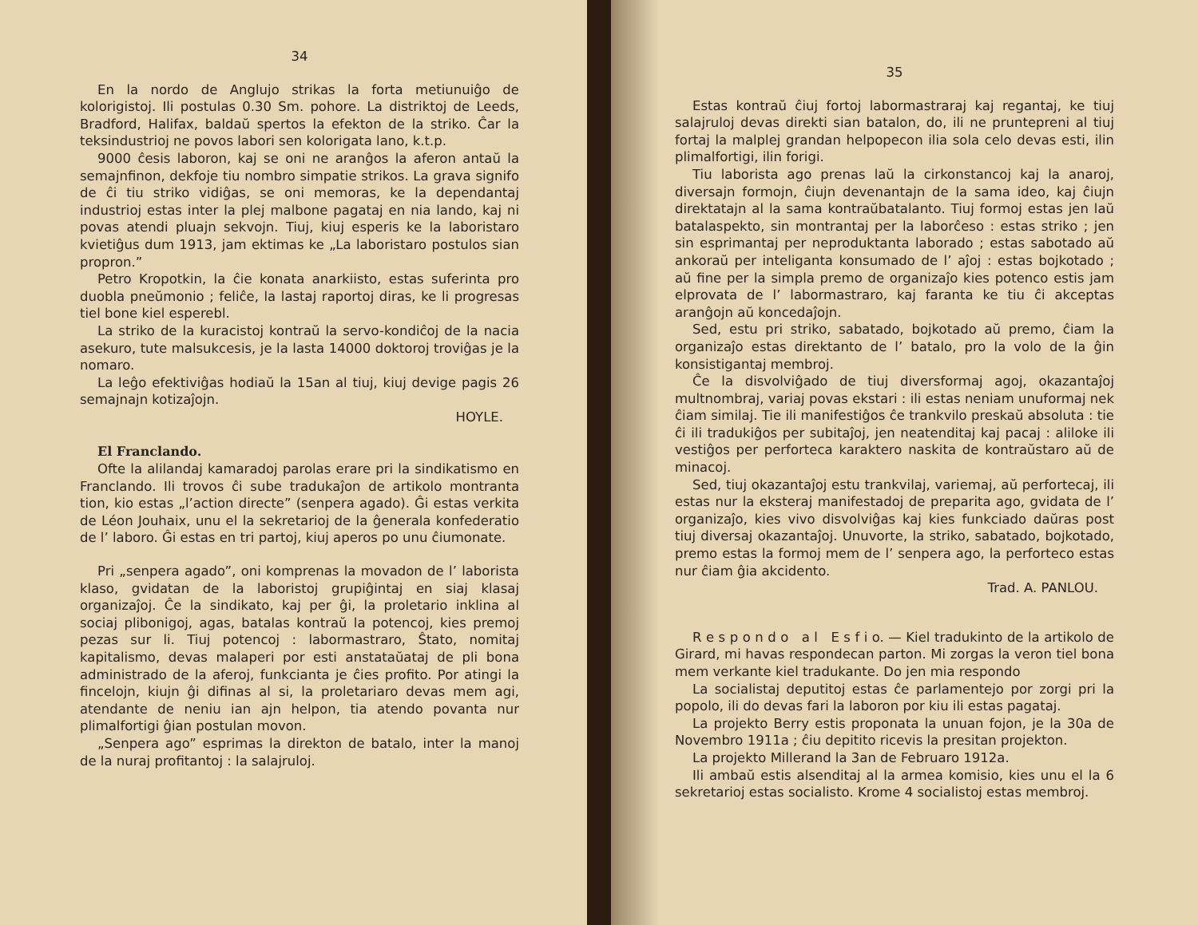34
En la nordo de Anglujo strikas la forta metiunuiĝo de kolorigistoj. Ili postulas 0.30 Sm. pohore. La distriktoj de Leeds, Bradford, Halifax, baldaŭ spertos la efekton de la striko. Ĉar la teksindustrioj ne povos labori sen kolorigata lano, k.t.p.
9000 ĉesis laboron, kaj se oni ne aranĝos la aferon antaŭ la semajnfinon, dekfoje tiu nombro simpatie strikos. La grava signifo de ĉi tiu striko vidiĝas, se oni memoras, ke la dependantaj industrioj estas inter la plej malbone pagataj en nia lando, kaj ni povas atendi pluajn sekvojn. Tiuj, kiuj esperis ke la laboristaro kvietiĝus dum 1913, jam ektimas ke „La laboristaro postulos sian propron.”
Petro Kropotkin, la ĉie konata anarkiisto, estas suferinta pro duobla pneŭmonio ; feliĉe, la lastaj raportoj diras, ke li progresas tiel bone kiel esperebl.
La striko de la kuracistoj kontraŭ la servo-kondiĉoj de la nacia asekuro, tute malsukcesis, je la lasta 14000 doktoroj troviĝas je la nomaro.
La leĝo efektiviĝas hodiaŭ la 15an al tiuj, kiuj devige pagis 26 semajnajn kotizaĵojn.
HOYLE.
El Franclando.
Ofte la alilandaj kamaradoj parolas erare pri la sindikatismo en Franclando. Ili trovos ĉi sube tradukaĵon de artikolo montranta tion, kio estas „l’action directe” (senpera agado). Ĝi estas verkita de Léon Jouhaix, unu el la sekretarioj de la ĝenerala konfederatio de l’ laboro. Ĝi estas en tri partoj, kiuj aperos po unu ĉiumonate.
Pri „senpera agado”, oni komprenas la movadon de l’ laborista klaso, gvidatan de la laboristoj grupiĝintaj en siaj klasaj organizaĵoj. Ĉe la sindikato, kaj per ĝi, la proletario inklina al sociaj plibonigoj, agas, batalas kontraŭ la potencoj, kies premoj pezas sur li. Tiuj potencoj : labormastraro, Ŝtato, nomitaj kapitalismo, devas malaperi por esti anstataŭataj de pli bona administrado de la aferoj, funkcianta je ĉies profito. Por atingi la fincelojn, kiujn ĝi difinas al si, la proletariaro devas mem agi, atendante de neniu ian ajn helpon, tia atendo povanta nur plimalfortigi ĝian postulan movon.
„Senpera ago” esprimas la direkton de batalo, inter la manoj de la nuraj profitantoj : la salajruloj.
35
Estas kontraŭ ĉiuj fortoj labormastraraj kaj regantaj, ke tiuj salajruloj devas direkti sian batalon, do, ili ne pruntepreni al tiuj fortaj la malplej grandan helpopecon ilia sola celo devas esti, ilin plimalfortigi, ilin forigi.
Tiu laborista ago prenas laŭ la cirkonstancoj kaj la anaroj, diversajn formojn, ĉiujn devenantajn de la sama ideo, kaj ĉiujn direktatajn al la sama kontraŭbatalanto. Tiuj formoj estas jen laŭ batalaspekto, sin montrantaj per la laborĉeso : estas striko ; jen sin esprimantaj per neproduktanta laborado ; estas sabotado aŭ ankoraŭ per inteliganta konsumado de l’ aĵoj : estas bojkotado ; aŭ fine per la simpla premo de organizaĵo kies potenco estis jam elprovata de l’ labormastraro, kaj faranta ke tiu ĉi akceptas aranĝojn aŭ koncedaĵojn.
Sed, estu pri striko, sabatado, bojkotado aŭ premo, ĉiam la organizaĵo estas direktanto de l’ batalo, pro la volo de la ĝin konsistigantaj membroj.
Ĉe la disvolviĝado de tiuj diversformaj agoj, okazantaĵoj multnombraj, variaj povas ekstari : ili estas neniam unuformaj nek ĉiam similaj. Tie ili manifestiĝos ĉe trankvilo preskaŭ absoluta : tie ĉi ili tradukiĝos per subitaĵoj, jen neatenditaj kaj pacaj : aliloke ili vestiĝos per perforteca karaktero naskita de kontraŭstaro aŭ de minacoj.
Sed, tiuj okazantaĵoj estu trankvilaj, variemaj, aŭ perfortecaj, ili estas nur la eksteraj manifestadoj de preparita ago, gvidata de l’ organizaĵo, kies vivo disvolviĝas kaj kies funkciado daŭras post tiuj diversaj okazantaĵoj. Unuvorte, la striko, sabatado, bojkotado, premo estas la formoj mem de l’ senpera ago, la perforteco estas nur ĉiam ĝia akcidento.
Trad. A. PANLOU.
R e s p o n d o a l E s f i o. — Kiel tradukinto de la artikolo de Girard, mi havas respondecan parton. Mi zorgas la veron tiel bona mem verkante kiel tradukante. Do jen mia respondo
La socialistaj deputitoj estas ĉe parlamentejo por zorgi pri la popolo, ili do devas fari la laboron por kiu ili estas pagataj.
La projekto Berry estis proponata la unuan fojon, je la 30a de Novembro 1911a ; ĉiu depitito ricevis la presitan projekton.
La projekto Millerand la 3an de Februaro 1912a.
Ili ambaŭ estis alsenditaj al la armea komisio, kies unu el la 6 sekretarioj estas socialisto. Krome 4 socialistoj estas membroj.